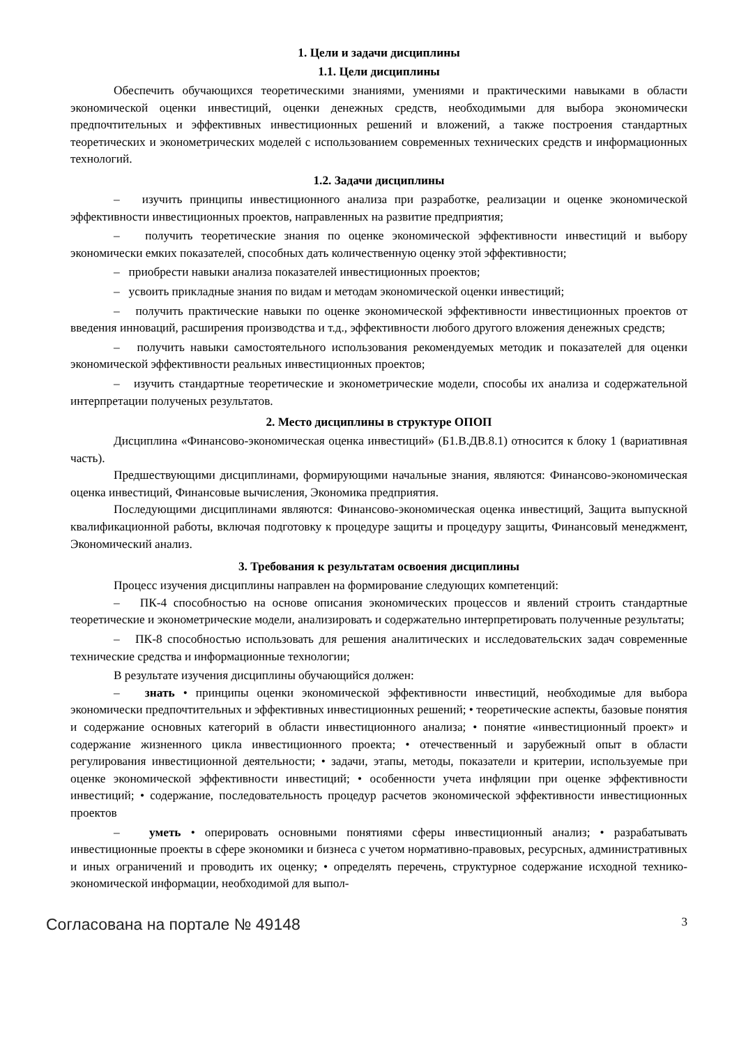1. Цели и задачи дисциплины
1.1. Цели дисциплины
Обеспечить обучающихся теоретическими знаниями, умениями и практическими навыками в области экономической оценки инвестиций, оценки денежных средств, необходимыми для выбора экономически предпочтительных и эффективных инвестиционных решений и вложений, а также построения стандартных теоретических и эконометрических моделей с использованием современных технических средств и информационных технологий.
1.2. Задачи дисциплины
– изучить принципы инвестиционного анализа при разработке, реализации и оценке экономической эффективности инвестиционных проектов, направленных на развитие предприятия;
– получить теоретические знания по оценке экономической эффективности инвестиций и выбору экономически емких показателей, способных дать количественную оценку этой эффективности;
– приобрести навыки анализа показателей инвестиционных проектов;
– усвоить прикладные знания по видам и методам экономической оценки инвестиций;
– получить практические навыки по оценке экономической эффективности инвестиционных проектов от введения инноваций, расширения производства и т.д., эффективности любого другого вложения денежных средств;
– получить навыки самостоятельного использования рекомендуемых методик и показателей для оценки экономической эффективности реальных инвестиционных проектов;
– изучить стандартные теоретические и эконометрические модели, способы их анализа и содержательной интерпретации полученых результатов.
2. Место дисциплины в структуре ОПОП
Дисциплина «Финансово-экономическая оценка инвестиций» (Б1.В.ДВ.8.1) относится к блоку 1 (вариативная часть).
Предшествующими дисциплинами, формирующими начальные знания, являются: Финансово-экономическая оценка инвестиций, Финансовые вычисления, Экономика предприятия.
Последующими дисциплинами являются: Финансово-экономическая оценка инвестиций, Защита выпускной квалификационной работы, включая подготовку к процедуре защиты и процедуру защиты, Финансовый менеджмент, Экономический анализ.
3. Требования к результатам освоения дисциплины
Процесс изучения дисциплины направлен на формирование следующих компетенций:
– ПК-4 способностью на основе описания экономических процессов и явлений строить стандартные теоретические и эконометрические модели, анализировать и содержательно интерпретировать полученные результаты;
– ПК-8 способностью использовать для решения аналитических и исследовательских задач современные технические средства и информационные технологии;
В результате изучения дисциплины обучающийся должен:
– знать • принципы оценки экономической эффективности инвестиций, необходимые для выбора экономически предпочтительных и эффективных инвестиционных решений; • теоретические аспекты, базовые понятия и содержание основных категорий в области инвестиционного анализа; • понятие «инвестиционный проект» и содержание жизненного цикла инвестиционного проекта; • отечественный и зарубежный опыт в области регулирования инвестиционной деятельности; • задачи, этапы, методы, показатели и критерии, используемые при оценке экономической эффективности инвестиций; • особенности учета инфляции при оценке эффективности инвестиций; • содержание, последовательность процедур расчетов экономической эффективности инвестиционных проектов
– уметь • оперировать основными понятиями сферы инвестиционный анализ; • разрабатывать инвестиционные проекты в сфере экономики и бизнеса с учетом нормативно-правовых, ресурсных, административных и иных ограничений и проводить их оценку; • определять перечень, структурное содержание исходной технико-экономической информации, необходимой для выпол-
Согласована на портале № 49148 3